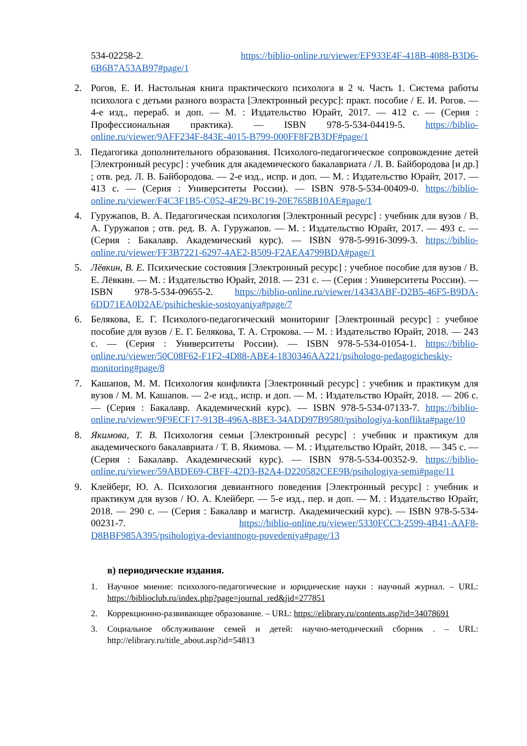534-02258-2. https://biblio-online.ru/viewer/EF933E4F-418B-4088-B3D6-6B6B7A53AB97#page/1
2. Рогов, Е. И. Настольная книга практического психолога в 2 ч. Часть 1. Система работы психолога с детьми разного возраста [Электронный ресурс]: практ. пособие / Е. И. Рогов. — 4-е изд., перераб. и доп. — М. : Издательство Юрайт, 2017. — 412 с. — (Серия : Профессиональная практика). — ISBN 978-5-534-04419-5. https://biblio-online.ru/viewer/9AFF234F-843E-4015-B799-000FF8F2B3DF#page/1
3. Педагогика дополнительного образования. Психолого-педагогическое сопровождение детей [Электронный ресурс] : учебник для академического бакалавриата / Л. В. Байбородова [и др.] ; отв. ред. Л. В. Байбородова. — 2-е изд., испр. и доп. — М. : Издательство Юрайт, 2017. — 413 с. — (Серия : Университеты России). — ISBN 978-5-534-00409-0. https://biblio-online.ru/viewer/F4C3F1B5-C052-4E29-BC19-20E7658B10AE#page/1
4. Гуружапов, В. А. Педагогическая психология [Электронный ресурс] : учебник для вузов / В. А. Гуружапов ; отв. ред. В. А. Гуружапов. — М. : Издательство Юрайт, 2017. — 493 с. — (Серия : Бакалавр. Академический курс). — ISBN 978-5-9916-3099-3. https://biblio-online.ru/viewer/FF3B7221-6297-4AE2-B509-F2AEA4799BDA#page/1
5. Лёвкин, В. Е. Психические состояния [Электронный ресурс] : учебное пособие для вузов / В. Е. Лёвкин. — М. : Издательство Юрайт, 2018. — 231 с. — (Серия : Университеты России). — ISBN 978-5-534-09655-2. https://biblio-online.ru/viewer/14343ABF-D2B5-46F5-B9DA-6DD71EA0D2AE/psihicheskie-sostoyaniya#page/7
6. Белякова, Е. Г. Психолого-педагогический мониторинг [Электронный ресурс] : учебное пособие для вузов / Е. Г. Белякова, Т. А. Строкова. — М. : Издательство Юрайт, 2018. — 243 с. — (Серия : Университеты России). — ISBN 978-5-534-01054-1. https://biblio-online.ru/viewer/50C08F62-F1F2-4D88-ABE4-1830346AA221/psihologo-pedagogicheskiy-monitoring#page/8
7. Кашапов, М. М. Психология конфликта [Электронный ресурс] : учебник и практикум для вузов / М. М. Кашапов. — 2-е изд., испр. и доп. — М. : Издательство Юрайт, 2018. — 206 с. — (Серия : Бакалавр. Академический курс). — ISBN 978-5-534-07133-7. https://biblio-online.ru/viewer/9F9ECF17-913B-496A-8BE3-34ADD97B9580/psihologiya-konflikta#page/10
8. Якимова, Т. В. Психология семьи [Электронный ресурс] : учебник и практикум для академического бакалавриата / Т. В. Якимова. — М. : Издательство Юрайт, 2018. — 345 с. — (Серия : Бакалавр. Академический курс). — ISBN 978-5-534-00352-9. https://biblio-online.ru/viewer/59ABDE69-CBFF-42D3-B2A4-D220582CEE9B/psihologiya-semi#page/11
9. Клейберг, Ю. А. Психология девиантного поведения [Электронный ресурс] : учебник и практикум для вузов / Ю. А. Клейберг. — 5-е изд., пер. и доп. — М. : Издательство Юрайт, 2018. — 290 с. — (Серия : Бакалавр и магистр. Академический курс). — ISBN 978-5-534-00231-7. https://biblio-online.ru/viewer/5330FCC3-2599-4B41-AAF8-D8BBF985A395/psihologiya-deviantnogo-povedeniya#page/13
в) периодические издания.
1. Научное мнение: психолого-педагогические и юридические науки : научный журнал. – URL: https://biblioclub.ru/index.php?page=journal_red&jid=277851
2. Коррекционно-развивающее образование. – URL: https://elibrary.ru/contents.asp?id=34078691
3. Социальное обслуживание семей и детей: научно-методический сборник . – URL: http://elibrary.ru/title_about.asp?id=54813